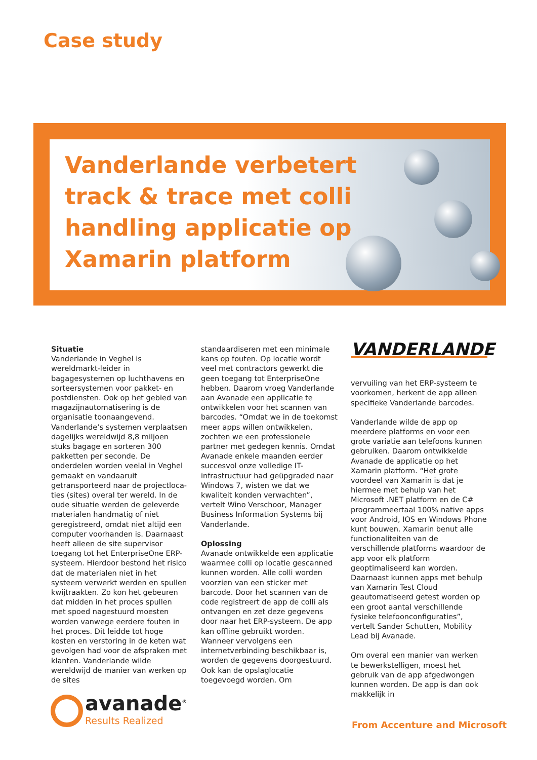Case study
Vanderlande verbetert
track & trace met colli
handling applicatie op
Xamarin platform
Situatie
Vanderlande in Veghel is wereldmarkt-leider in bagagesystemen op luchthavens en sorteersystemen voor pakket- en postdiensten. Ook op het gebied van magazijnautomatisering is de organisatie toonaangevend. Vanderlande’s systemen verplaatsen dagelijks wereldwijd 8,8 miljoen stuks bagage en sorteren 300 pakketten per seconde. De onderdelen worden veelal in Veghel gemaakt en vandaaruit getransporteerd naar de projectloca-ties (sites) overal ter wereld. In de oude situatie werden de geleverde materialen handmatig of niet geregistreerd, omdat niet altijd een computer voorhanden is. Daarnaast heeft alleen de site supervisor toegang tot het EnterpriseOne ERP-systeem. Hierdoor bestond het risico dat de materialen niet in het systeem verwerkt werden en spullen kwijtraakten. Zo kon het gebeuren dat midden in het proces spullen met spoed nagestuurd moesten worden vanwege eerdere fouten in het proces. Dit leidde tot hoge kosten en verstoring in de keten wat gevolgen had voor de afspraken met klanten. Vanderlande wilde wereldwijd de manier van werken op de sites
standaardiseren met een minimale kans op fouten. Op locatie wordt veel met contractors gewerkt die geen toegang tot EnterpriseOne hebben. Daarom vroeg Vanderlande aan Avanade een applicatie te ontwikkelen voor het scannen van barcodes. “Omdat we in de toekomst meer apps willen ontwikkelen, zochten we een professionele partner met gedegen kennis. Omdat Avanade enkele maanden eerder succesvol onze volledige IT-infrastructuur had geüpgraded naar Windows 7, wisten we dat we kwaliteit konden verwachten”, vertelt Wino Verschoor, Manager Business Information Systems bij Vanderlande.
Oplossing
Avanade ontwikkelde een applicatie waarmee colli op locatie gescanned kunnen worden. Alle colli worden voorzien van een sticker met barcode. Door het scannen van de code registreert de app de colli als ontvangen en zet deze gegevens door naar het ERP-systeem. De app kan offline gebruikt worden. Wanneer vervolgens een internetverbinding beschikbaar is, worden de gegevens doorgestuurd. Ook kan de opslaglocatie toegevoegd worden. Om
VANDERLANDE
vervuiling van het ERP-systeem te voorkomen, herkent de app alleen specifieke Vanderlande barcodes.
Vanderlande wilde de app op meerdere platforms en voor een grote variatie aan telefoons kunnen gebruiken. Daarom ontwikkelde Avanade de applicatie op het Xamarin platform. “Het grote voordeel van Xamarin is dat je hiermee met behulp van het Microsoft .NET platform en de C# programmeertaal 100% native apps voor Android, IOS en Windows Phone kunt bouwen. Xamarin benut alle functionaliteiten van de verschillende platforms waardoor de app voor elk platform geoptimaliseerd kan worden. Daarnaast kunnen apps met behulp van Xamarin Test Cloud geautomatiseerd getest worden op een groot aantal verschillende fysieke telefoonconfiguraties”, vertelt Sander Schutten, Mobility Lead bij Avanade.
Om overal een manier van werken te bewerkstelligen, moest het gebruik van de app afgedwongen kunnen worden. De app is dan ook makkelijk in
avanade<sup>®</sup>
Results Realized
From Accenture and Microsoft